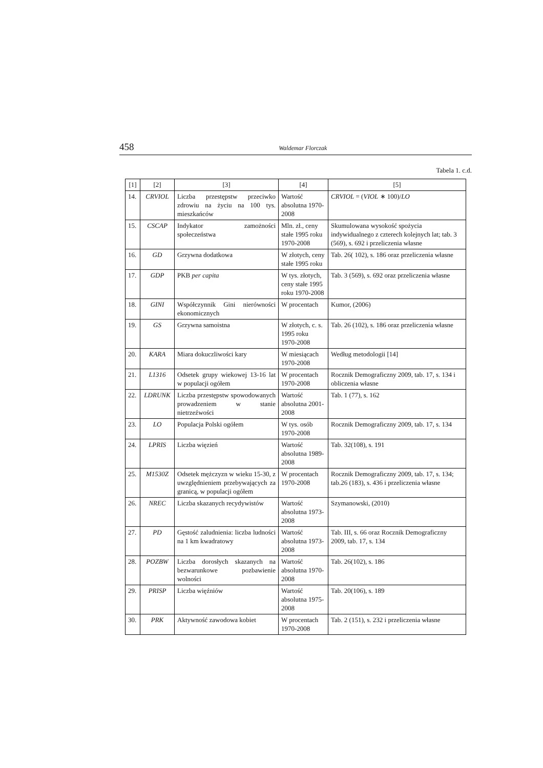458 Waldemar Florczak
Tabela 1. c.d.
| [1] | [2] | [3] | [4] | [5] |
| 14. | CRVIOL | Liczba przestępstw przeciwko zdrowiu na życiu na 100 tys. mieszkańców | Wartość absolutna 1970-2008 | CRVIOL = ( VIOL ∗ 100)/ LO |
| 15. | CSCAP | Indykator zamożności społeczeństwa | Mln. zł., ceny stałe 1995 roku 1970-2008 | Skumulowana wysokość spożycia indywidualnego z czterech kolejnych lat; tab. 3 (569), s. 692 i przeliczenia własne |
| 16. | GD | Grzywna dodatkowa | W złotych, ceny stałe 1995 roku | Tab. 26( 102), s. 186 oraz przeliczenia własne |
| 17. | GDP | PKB per capita | W tys. złotych, ceny stałe 1995 roku 1970-2008 | Tab. 3 (569), s. 692 oraz przeliczenia własne |
| 18. | GINI | Współczynnik Gini nierówności ekonomicznych | W procentach | Kumor, (2006) |
| 19. | GS | Grzywna samoistna | W złotych, c. s. 1995 roku 1970-2008 | Tab. 26 (102), s. 186 oraz przeliczenia własne |
| 20. | KARA | Miara dokuczliwości kary | W miesiącach 1970-2008 | Według metodologii [14] |
| 21. | L1316 | Odsetek grupy wiekowej 13-16 lat w populacji ogółem | W procentach 1970-2008 | Rocznik Demograficzny 2009, tab. 17, s. 134 i obliczenia własne |
| 22. | LDRUNK | Liczba przestępstw spowodowanych prowadzeniem w stanie nietrzeźwości | Wartość absolutna 2001-2008 | Tab. 1 (77), s. 162 |
| 23. | LO | Populacja Polski ogółem | W tys. osób 1970-2008 | Rocznik Demograficzny 2009, tab. 17, s. 134 |
| 24. | LPRIS | Liczba więzień | Wartość absolutna 1989-2008 | Tab. 32(108), s. 191 |
| 25. | M1530Z | Odsetek mężczyzn w wieku 15-30, z uwzględnieniem przebywających za granicą, w populacji ogółem | W procentach 1970-2008 | Rocznik Demograficzny 2009, tab. 17, s. 134; tab.26 (183), s. 436 i przeliczenia własne |
| 26. | NREC | Liczba skazanych recydywistów | Wartość absolutna 1973-2008 | Szymanowski, (2010) |
| 27. | PD | Gęstość zaludnienia: liczba ludności na 1 km kwadratowy | Wartość absolutna 1973-2008 | Tab. III, s. 66 oraz Rocznik Demograficzny 2009, tab. 17, s. 134 |
| 28. | POZBW | Liczba dorosłych skazanych na bezwarunkowe pozbawienie wolności | Wartość absolutna 1970-2008 | Tab. 26(102), s. 186 |
| 29. | PRISP | Liczba więźniów | Wartość absolutna 1975-2008 | Tab. 20(106), s. 189 |
| 30. | PRK | Aktywność zawodowa kobiet | W procentach 1970-2008 | Tab. 2 (151), s. 232 i przeliczenia własne |